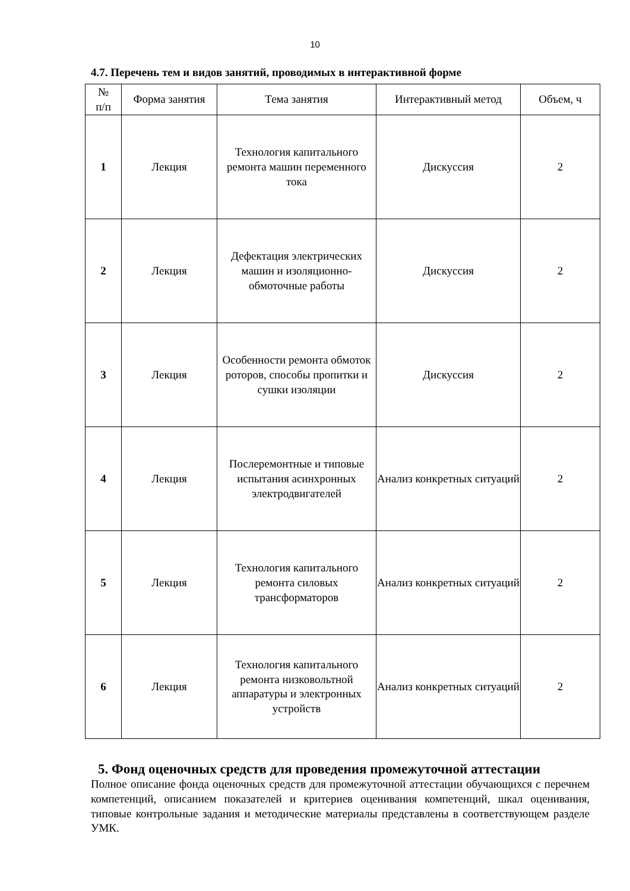10
4.7. Перечень тем и видов занятий, проводимых в интерактивной форме
| № п/п | Форма занятия | Тема занятия | Интерактивный метод | Объем, ч |
| --- | --- | --- | --- | --- |
| 1 | Лекция | Технология капитального ремонта машин переменного тока | Дискуссия | 2 |
| 2 | Лекция | Дефектация электрических машин и изоляционно-обмоточные работы | Дискуссия | 2 |
| 3 | Лекция | Особенности ремонта обмоток роторов, способы пропитки и сушки изоляции | Дискуссия | 2 |
| 4 | Лекция | Послеремонтные и типовые испытания асинхронных электродвигателей | Анализ конкретных ситуаций | 2 |
| 5 | Лекция | Технология капитального ремонта силовых трансформаторов | Анализ конкретных ситуаций | 2 |
| 6 | Лекция | Технология капитального ремонта низковольтной аппаратуры и электронных устройств | Анализ конкретных ситуаций | 2 |
5. Фонд оценочных средств для проведения промежуточной аттестации
Полное описание фонда оценочных средств для промежуточной аттестации обучающихся с перечнем компетенций, описанием показателей и критериев оценивания компетенций, шкал оценивания, типовые контрольные задания и методические материалы представлены в соответствующем разделе УМК.